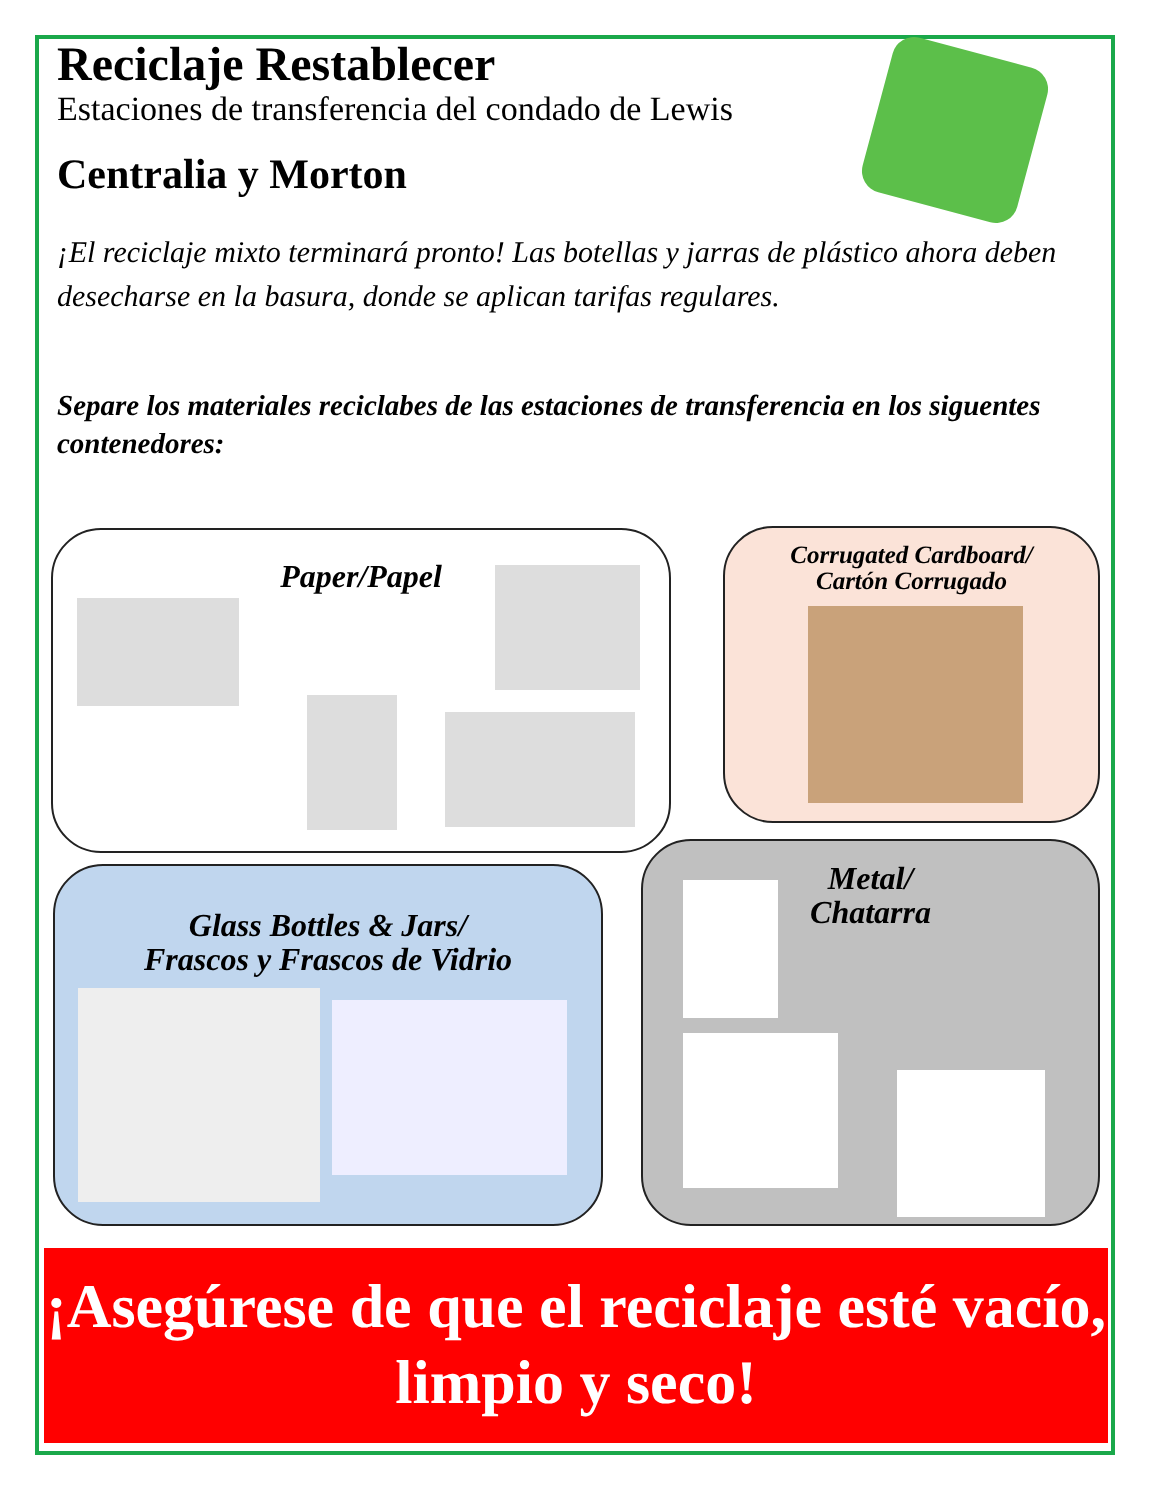Reciclaje Restablecer
Estaciones de transferencia del condado de Lewis
Centralia y Morton
¡El reciclaje mixto terminará pronto! Las botellas y jarras de plástico ahora deben desecharse en la basura, donde se aplican tarifas regulares.
Separe los materiales reciclabes de las estaciones de transferencia en los siguentes contenedores:
Paper/Papel
Corrugated Cardboard/
Cartón Corrugado
Glass Bottles & Jars/
Frascos y Frascos de Vidrio
Metal/
Chatarra
¡Asegúrese de que el reciclaje esté vacío, limpio y seco!